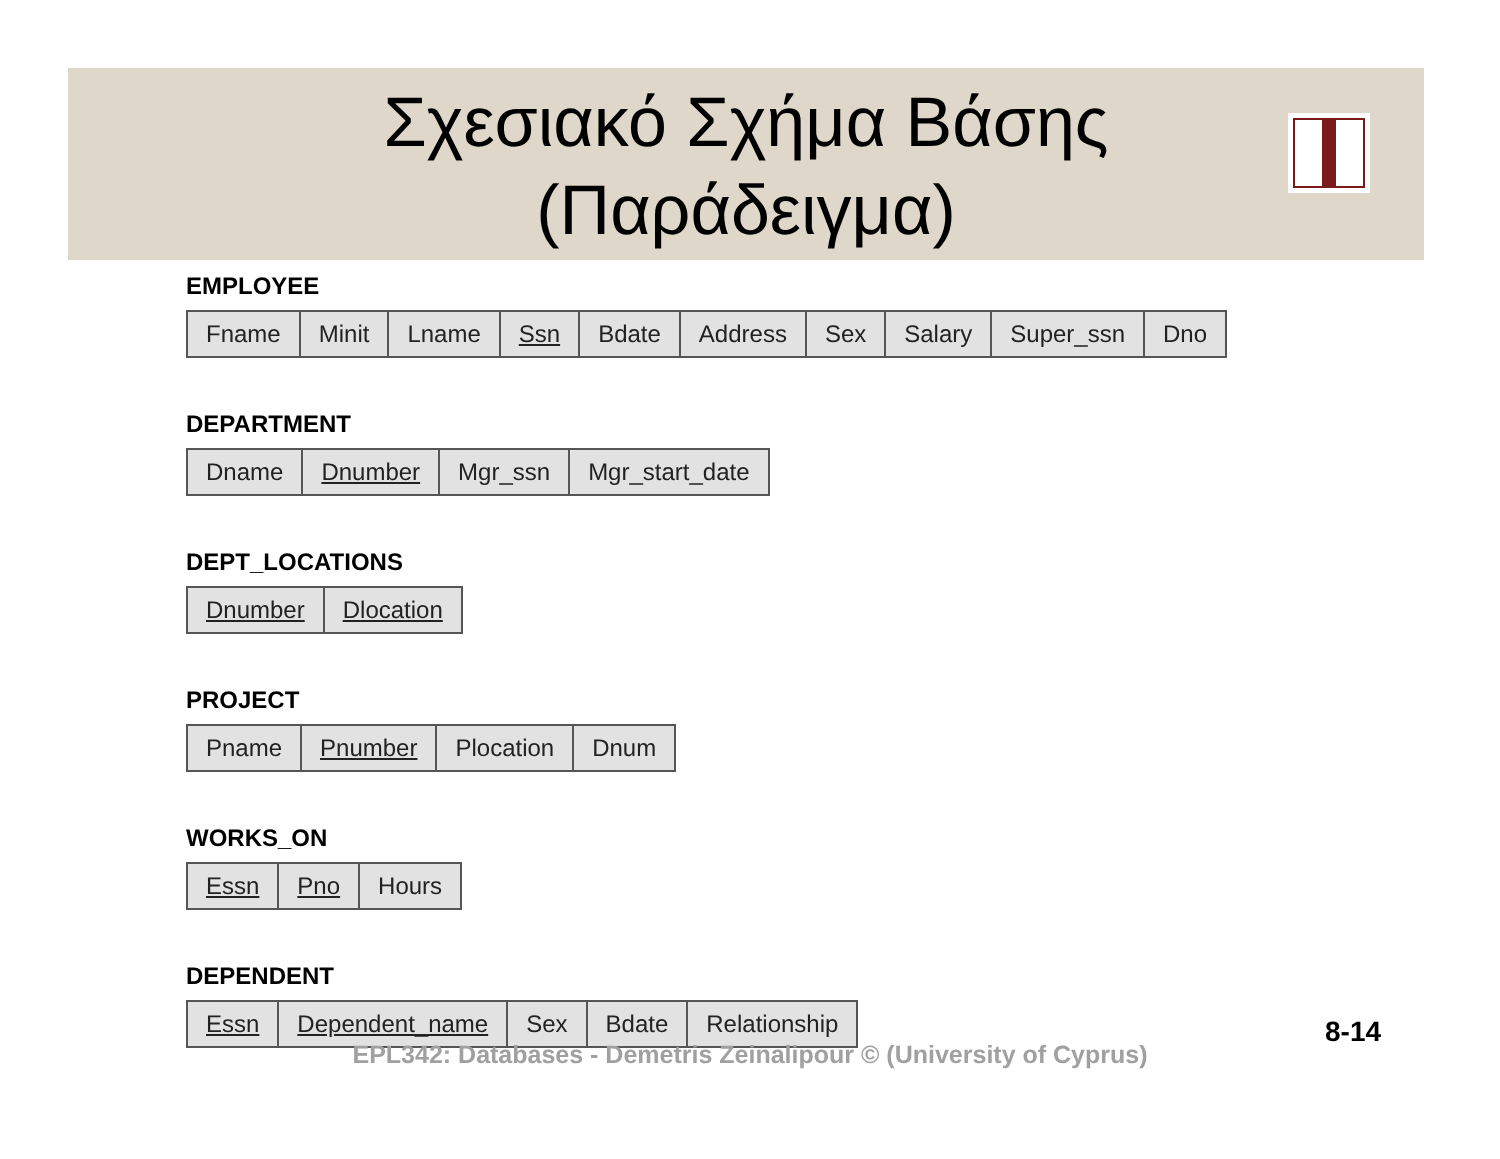Σχεσιακό Σχήμα Βάσης
(Παράδειγμα)
EMPLOYEE
| Fname | Minit | Lname | Ssn | Bdate | Address | Sex | Salary | Super_ssn | Dno |
DEPARTMENT
| Dname | Dnumber | Mgr_ssn | Mgr_start_date |
DEPT_LOCATIONS
| Dnumber | Dlocation |
PROJECT
| Pname | Pnumber | Plocation | Dnum |
WORKS_ON
| Essn | Pno | Hours |
DEPENDENT
| Essn | Dependent_name | Sex | Bdate | Relationship |
8-14
EPL342: Databases - Demetris Zeinalipour © (University of Cyprus)